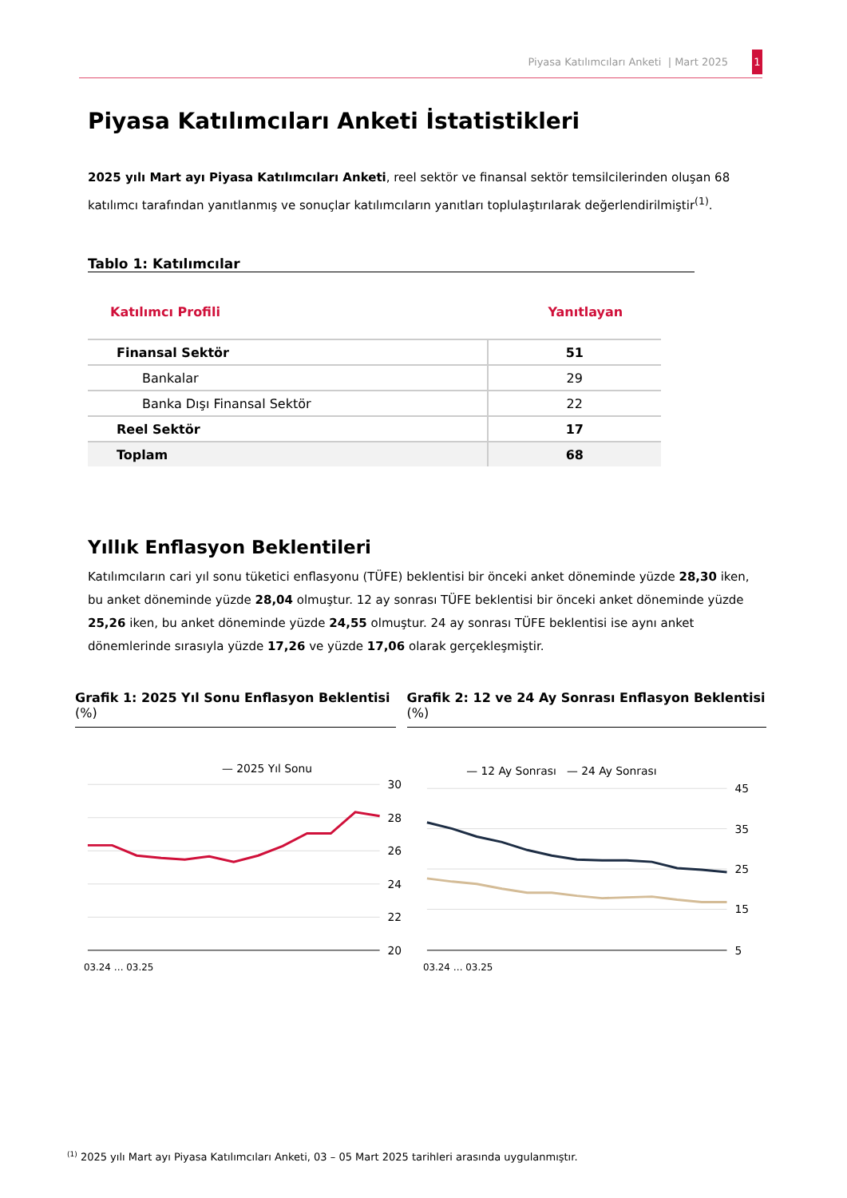Piyasa Katılımcıları Anketi | Mart 2025 1
Piyasa Katılımcıları Anketi İstatistikleri
2025 yılı Mart ayı Piyasa Katılımcıları Anketi, reel sektör ve finansal sektör temsilcilerinden oluşan 68 katılımcı tarafından yanıtlanmış ve sonuçlar katılımcıların yanıtları toplulaştırılarak değerlendirilmiştir<sup>(1)</sup>.
Tablo 1: Katılımcılar
| Katılımcı Profili | Yanıtlayan |
| --- | --- |
| Finansal Sektör | 51 |
| Bankalar | 29 |
| Banka Dışı Finansal Sektör | 22 |
| Reel Sektör | 17 |
| Toplam | 68 |
Yıllık Enflasyon Beklentileri
Katılımcıların cari yıl sonu tüketici enflasyonu (TÜFE) beklentisi bir önceki anket döneminde yüzde 28,30 iken, bu anket döneminde yüzde 28,04 olmuştur. 12 ay sonrası TÜFE beklentisi bir önceki anket döneminde yüzde 25,26 iken, bu anket döneminde yüzde 24,55 olmuştur. 24 ay sonrası TÜFE beklentisi ise aynı anket dönemlerinde sırasıyla yüzde 17,26 ve yüzde 17,06 olarak gerçekleşmiştir.
Grafik 1: 2025 Yıl Sonu Enflasyon Beklentisi (%)
Grafik 2: 12 ve 24 Ay Sonrası Enflasyon Beklentisi (%)
— 2025 Yıl Sonu
30
28
26
24
22
20
03.24 … 03.25
— 12 Ay Sonrası — 24 Ay Sonrası
45
35
25
15
5
03.24 … 03.25
<sup>(1)</sup> 2025 yılı Mart ayı Piyasa Katılımcıları Anketi, 03 – 05 Mart 2025 tarihleri arasında uygulanmıştır.